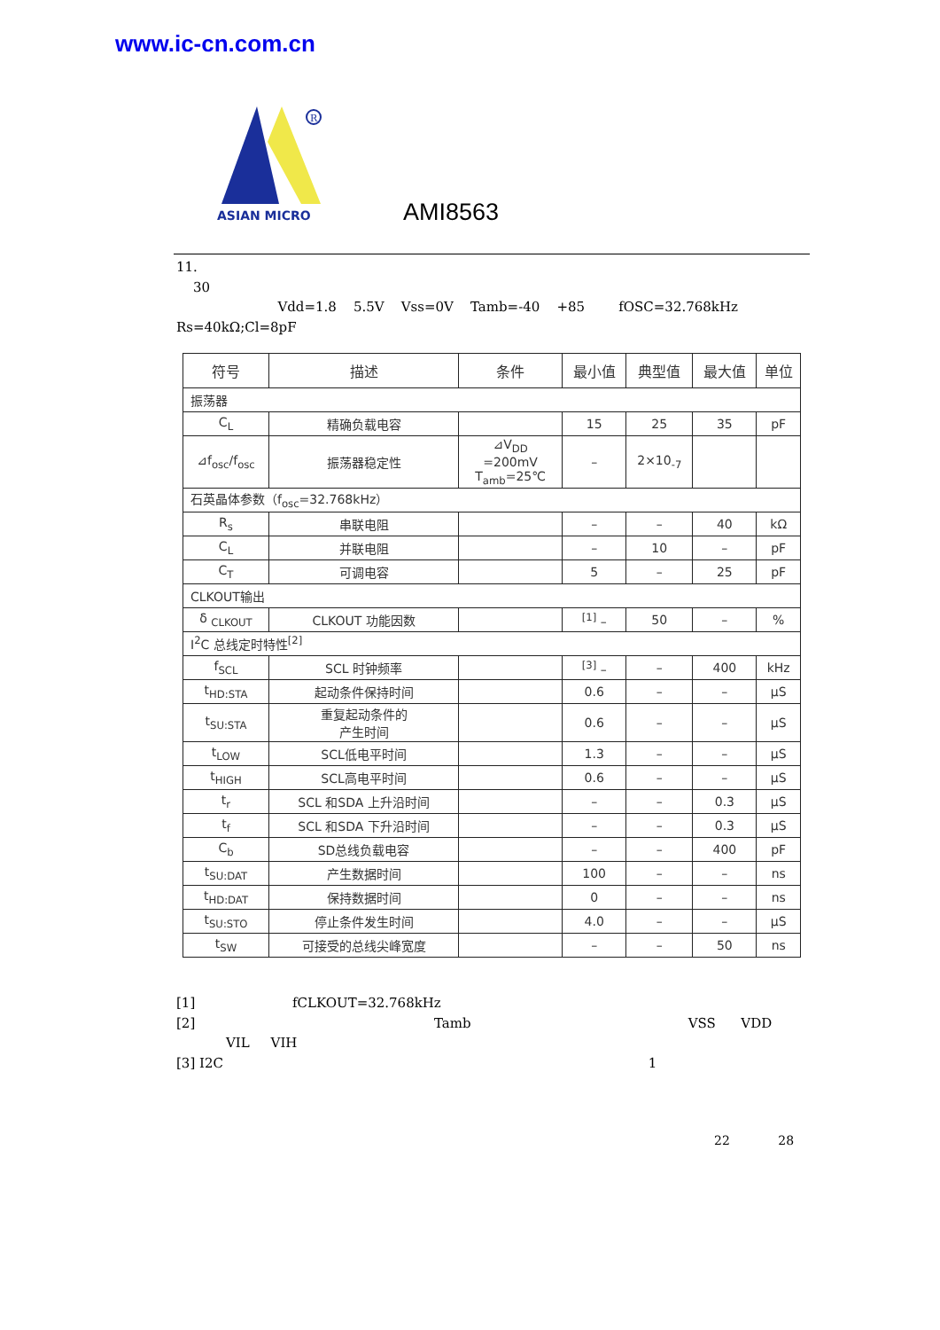www.ic-cn.com.cn
R
ASIAN MICRO
AMI8563
11.
30
Vdd=1.8 5.5V Vss=0V Tamb=-40 +85 fOSC=32.768kHz
Rs=40kΩ;Cl=8pF
| 符号 | 描述 | 条件 | 最小值 | 典型值 | 最大值 | 单位 |
| --- | --- | --- | --- | --- | --- | --- |
| 振荡器 | | | | | | |
| C<sub>L</sub> | 精确负载电容 | | 15 | 25 | 35 | pF |
| ⊿f<sub>osc</sub>/f<sub>osc</sub> | 振荡器稳定性 | ⊿V<sub>DD</sub> =200mV T<sub>amb</sub>=25℃ | – | 2×10<sub>-7</sub> | | |
| 石英晶体参数（f<sub>osc</sub>=32.768kHz） | | | | | | |
| R<sub>s</sub> | 串联电阻 | | – | – | 40 | kΩ |
| C<sub>L</sub> | 并联电阻 | | – | 10 | – | pF |
| C<sub>T</sub> | 可调电容 | | 5 | – | 25 | pF |
| CLKOUT输出 | | | | | | |
| δ <sub>CLKOUT</sub> | CLKOUT 功能因数 | | <sup>[1]</sup> – | 50 | – | % |
| I<sup>2</sup>C 总线定时特性<sup>[2]</sup> | | | | | | |
| f<sub>SCL</sub> | SCL 时钟频率 | | <sup>[3]</sup> – | – | 400 | kHz |
| t<sub>HD:STA</sub> | 起动条件保持时间 | | 0.6 | – | – | μS |
| t<sub>SU:STA</sub> | 重复起动条件的 产生时间 | | 0.6 | – | – | μS |
| t<sub>LOW</sub> | SCL低电平时间 | | 1.3 | – | – | μS |
| t<sub>HIGH</sub> | SCL高电平时间 | | 0.6 | – | – | μS |
| t<sub>r</sub> | SCL 和SDA 上升沿时间 | | – | – | 0.3 | μS |
| t<sub>f</sub> | SCL 和SDA 下升沿时间 | | – | – | 0.3 | μS |
| C<sub>b</sub> | SD总线负载电容 | | – | – | 400 | pF |
| t<sub>SU:DAT</sub> | 产生数据时间 | | 100 | – | – | ns |
| t<sub>HD:DAT</sub> | 保持数据时间 | | 0 | – | – | ns |
| t<sub>SU:STO</sub> | 停止条件发生时间 | | 4.0 | – | – | μS |
| t<sub>SW</sub> | 可接受的总线尖峰宽度 | | – | – | 50 | ns |
[1] fCLKOUT=32.768kHz
[2] Tamb VSS VDD
VIL VIH
[3] I2C 1
22 28